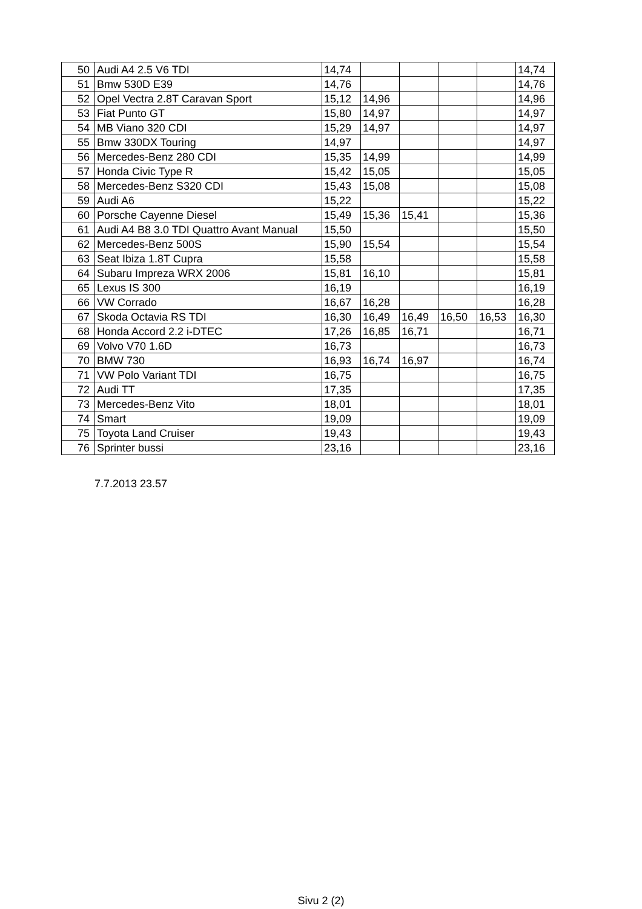| 50 | Audi A4 2.5 V6 TDI | 14,74 | | | | | 14,74 |
| 51 | Bmw 530D E39 | 14,76 | | | | | 14,76 |
| 52 | Opel Vectra 2.8T Caravan Sport | 15,12 | 14,96 | | | | 14,96 |
| 53 | Fiat Punto GT | 15,80 | 14,97 | | | | 14,97 |
| 54 | MB Viano 320 CDI | 15,29 | 14,97 | | | | 14,97 |
| 55 | Bmw 330DX Touring | 14,97 | | | | | 14,97 |
| 56 | Mercedes-Benz 280 CDI | 15,35 | 14,99 | | | | 14,99 |
| 57 | Honda Civic Type R | 15,42 | 15,05 | | | | 15,05 |
| 58 | Mercedes-Benz S320 CDI | 15,43 | 15,08 | | | | 15,08 |
| 59 | Audi A6 | 15,22 | | | | | 15,22 |
| 60 | Porsche Cayenne Diesel | 15,49 | 15,36 | 15,41 | | | 15,36 |
| 61 | Audi A4 B8 3.0 TDI Quattro Avant Manual | 15,50 | | | | | 15,50 |
| 62 | Mercedes-Benz 500S | 15,90 | 15,54 | | | | 15,54 |
| 63 | Seat Ibiza 1.8T Cupra | 15,58 | | | | | 15,58 |
| 64 | Subaru Impreza WRX 2006 | 15,81 | 16,10 | | | | 15,81 |
| 65 | Lexus IS 300 | 16,19 | | | | | 16,19 |
| 66 | VW Corrado | 16,67 | 16,28 | | | | 16,28 |
| 67 | Skoda Octavia RS TDI | 16,30 | 16,49 | 16,49 | 16,50 | 16,53 | 16,30 |
| 68 | Honda Accord 2.2 i-DTEC | 17,26 | 16,85 | 16,71 | | | 16,71 |
| 69 | Volvo V70 1.6D | 16,73 | | | | | 16,73 |
| 70 | BMW 730 | 16,93 | 16,74 | 16,97 | | | 16,74 |
| 71 | VW Polo Variant TDI | 16,75 | | | | | 16,75 |
| 72 | Audi TT | 17,35 | | | | | 17,35 |
| 73 | Mercedes-Benz Vito | 18,01 | | | | | 18,01 |
| 74 | Smart | 19,09 | | | | | 19,09 |
| 75 | Toyota Land Cruiser | 19,43 | | | | | 19,43 |
| 76 | Sprinter bussi | 23,16 | | | | | 23,16 |
7.7.2013 23.57
Sivu 2 (2)